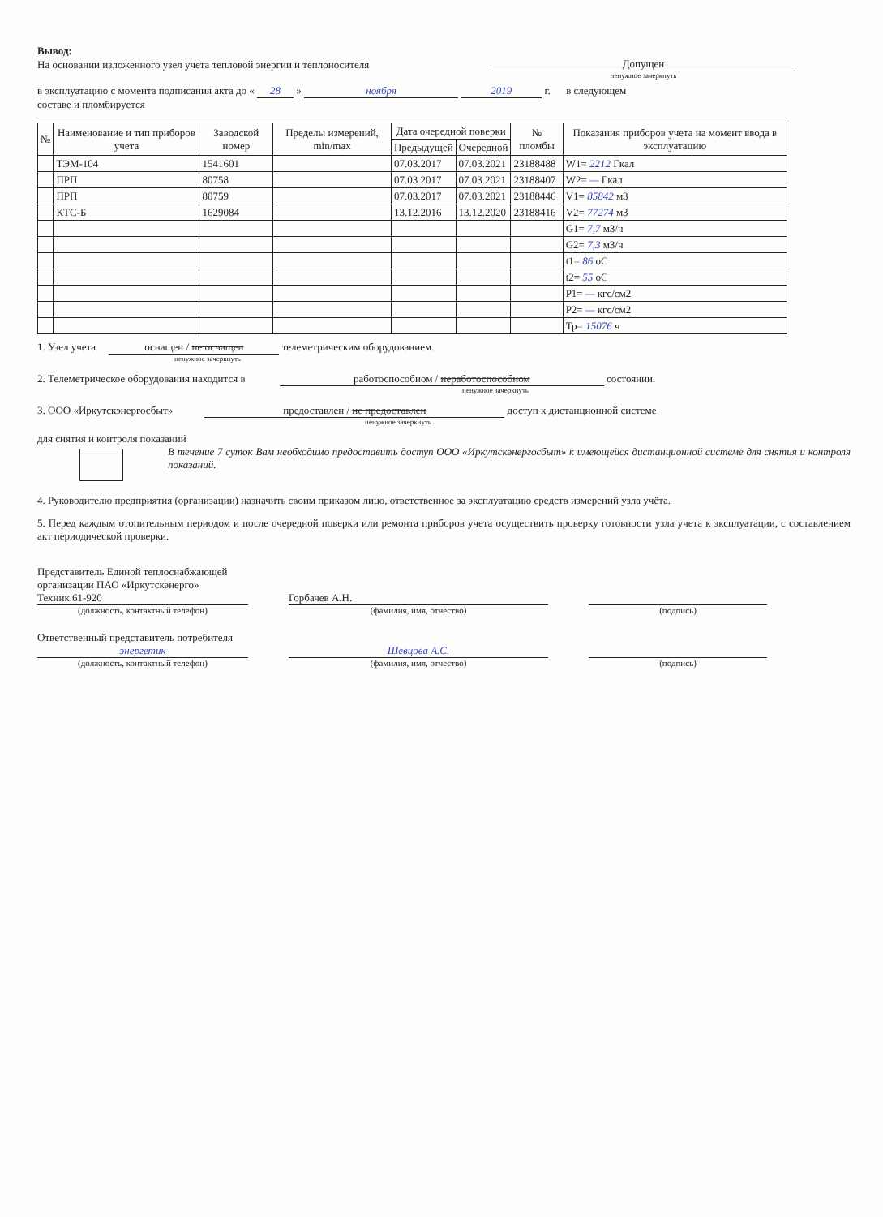Вывод:
На основании изложенного узел учёта тепловой энергии и теплоносителя Допущен
ненужное зачеркнуть
в эксплуатацию с момента подписания акта до « 28 » ноября 2019 г. в следующем
составе и пломбируется
| № | Наименование и тип приборов учета | Заводской номер | Пределы измерений, min/max | Дата очередной поверки | | № пломбы | Показания приборов учета на момент ввода в эксплуатацию |
| --- | --- | --- | --- | --- | --- | --- | --- |
| | | | | Предыдущей | Очередной | | |
| | ТЭМ-104 | 1541601 | | 07.03.2017 | 07.03.2021 | 23188488 | W1= 2212 Гкал |
| | ПРП | 80758 | | 07.03.2017 | 07.03.2021 | 23188407 | W2= — Гкал |
| | ПРП | 80759 | | 07.03.2017 | 07.03.2021 | 23188446 | V1= 85842 м3 |
| | КТС-Б | 1629084 | | 13.12.2016 | 13.12.2020 | 23188416 | V2= 77274 м3 |
| | | | | | | | G1= 7,7 м3/ч |
| | | | | | | | G2= 7,3 м3/ч |
| | | | | | | | t1= 86 оС |
| | | | | | | | t2= 55 оС |
| | | | | | | | P1= — кгс/см2 |
| | | | | | | | P2= — кгс/см2 |
| | | | | | | | Тр= 15076 ч |
1. Узел учета оснащен / не оснащен телеметрическим оборудованием.
ненужное зачеркнуть
2. Телеметрическое оборудования находится в работоспособном / неработоспособном состоянии.
ненужное зачеркнуть
3. ООО «Иркутскэнергосбыт» предоставлен / не предоставлен доступ к дистанционной системе
ненужное зачеркнуть
для снятия и контроля показаний
В течение 7 суток Вам необходимо предоставить доступ ООО «Иркутскэнергосбыт» к имеющейся дистанционной системе для снятия и контроля показаний.
4. Руководителю предприятия (организации) назначить своим приказом лицо, ответственное за эксплуатацию средств измерений узла учёта.
5. Перед каждым отопительным периодом и после очередной поверки или ремонта приборов учета осуществить проверку готовности узла учета к эксплуатации, с составлением акт периодической проверки.
Представитель Единой теплоснабжающей
организации ПАО «Иркутскэнерго»
Техник 61-920 Горбачев А.Н.
(должность, контактный телефон) (фамилия, имя, отчество) (подпись)
Ответственный представитель потребителя
энергетик Шевцова А.С.
(должность, контактный телефон) (фамилия, имя, отчество) (подпись)